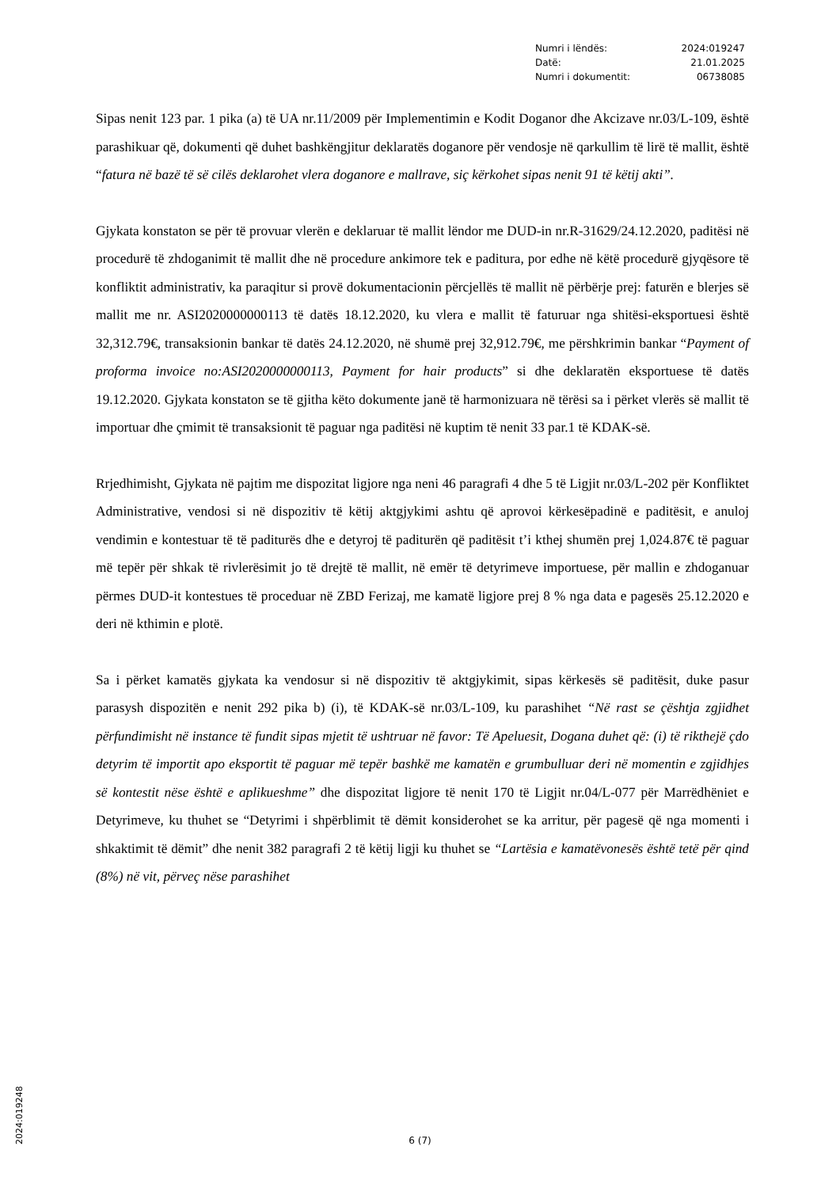Numri i lëndës: 2024:019247
Datë: 21.01.2025
Numri i dokumentit: 06738085
Sipas nenit 123 par. 1 pika (a) të UA nr.11/2009 për Implementimin e Kodit Doganor dhe Akcizave nr.03/L-109, është parashikuar që, dokumenti që duhet bashkëngjitur deklaratës doganore për vendosje në qarkullim të lirë të mallit, është “fatura në bazë të së cilës deklarohet vlera doganore e mallrave, siç kërkohet sipas nenit 91 të këtij akti”.
Gjykata konstaton se për të provuar vlerën e deklaruar të mallit lëndor me DUD-in nr.R-31629/24.12.2020, paditësi në procedurë të zhdoganimit të mallit dhe në procedure ankimore tek e paditura, por edhe në këtë procedurë gjyqësore të konfliktit administrativ, ka paraqitur si provë dokumentacionin përcjellës të mallit në përbërje prej: faturën e blerjes së mallit me nr. ASI2020000000113 të datës 18.12.2020, ku vlera e mallit të faturuar nga shitësi-eksportuesi është 32,312.79€, transaksionin bankar të datës 24.12.2020, në shumë prej 32,912.79€, me përshkrimin bankar “Payment of proforma invoice no:ASI2020000000113, Payment for hair products” si dhe deklaratën eksportuese të datës 19.12.2020. Gjykata konstaton se të gjitha këto dokumente janë të harmonizuara në tërësi sa i përket vlerës së mallit të importuar dhe çmimit të transaksionit të paguar nga paditësi në kuptim të nenit 33 par.1 të KDAK-së.
Rrjedhimisht, Gjykata në pajtim me dispozitat ligjore nga neni 46 paragrafi 4 dhe 5 të Ligjit nr.03/L-202 për Konfliktet Administrative, vendosi si në dispozitiv të këtij aktgjykimi ashtu që aprovoi kërkesëpadinë e paditësit, e anuloj vendimin e kontestuar të të paditurës dhe e detyroj të paditurën që paditësit t’i kthej shumën prej 1,024.87€ të paguar më tepër për shkak të rivlerësimit jo të drejtë të mallit, në emër të detyrimeve importuese, për mallin e zhdoganuar përmes DUD-it kontestues të proceduar në ZBD Ferizaj, me kamatë ligjore prej 8 % nga data e pagesës 25.12.2020 e deri në kthimin e plotë.
Sa i përket kamatës gjykata ka vendosur si në dispozitiv të aktgjykimit, sipas kërkesës së paditësit, duke pasur parasysh dispozitën e nenit 292 pika b) (i), të KDAK-së nr.03/L-109, ku parashihet “Në rast se çështja zgjidhet përfundimisht në instance të fundit sipas mjetit të ushtruar në favor: Të Apeluesit, Dogana duhet që: (i) të rikthejë çdo detyrim të importit apo eksportit të paguar më tepër bashkë me kamatën e grumbulluar deri në momentin e zgjidhjes së kontestit nëse është e aplikueshme” dhe dispozitat ligjore të nenit 170 të Ligjit nr.04/L-077 për Marrëdhëniet e Detyrimeve, ku thuhet se “Detyrimi i shpërblimit të dëmit konsiderohet se ka arritur, për pagesë që nga momenti i shkaktimit të dëmit” dhe nenit 382 paragrafi 2 të këtij ligji ku thuhet se “Lartësia e kamatëvonesës është tetë për qind (8%) në vit, përveç nëse parashihet
6 (7)
2024:019248